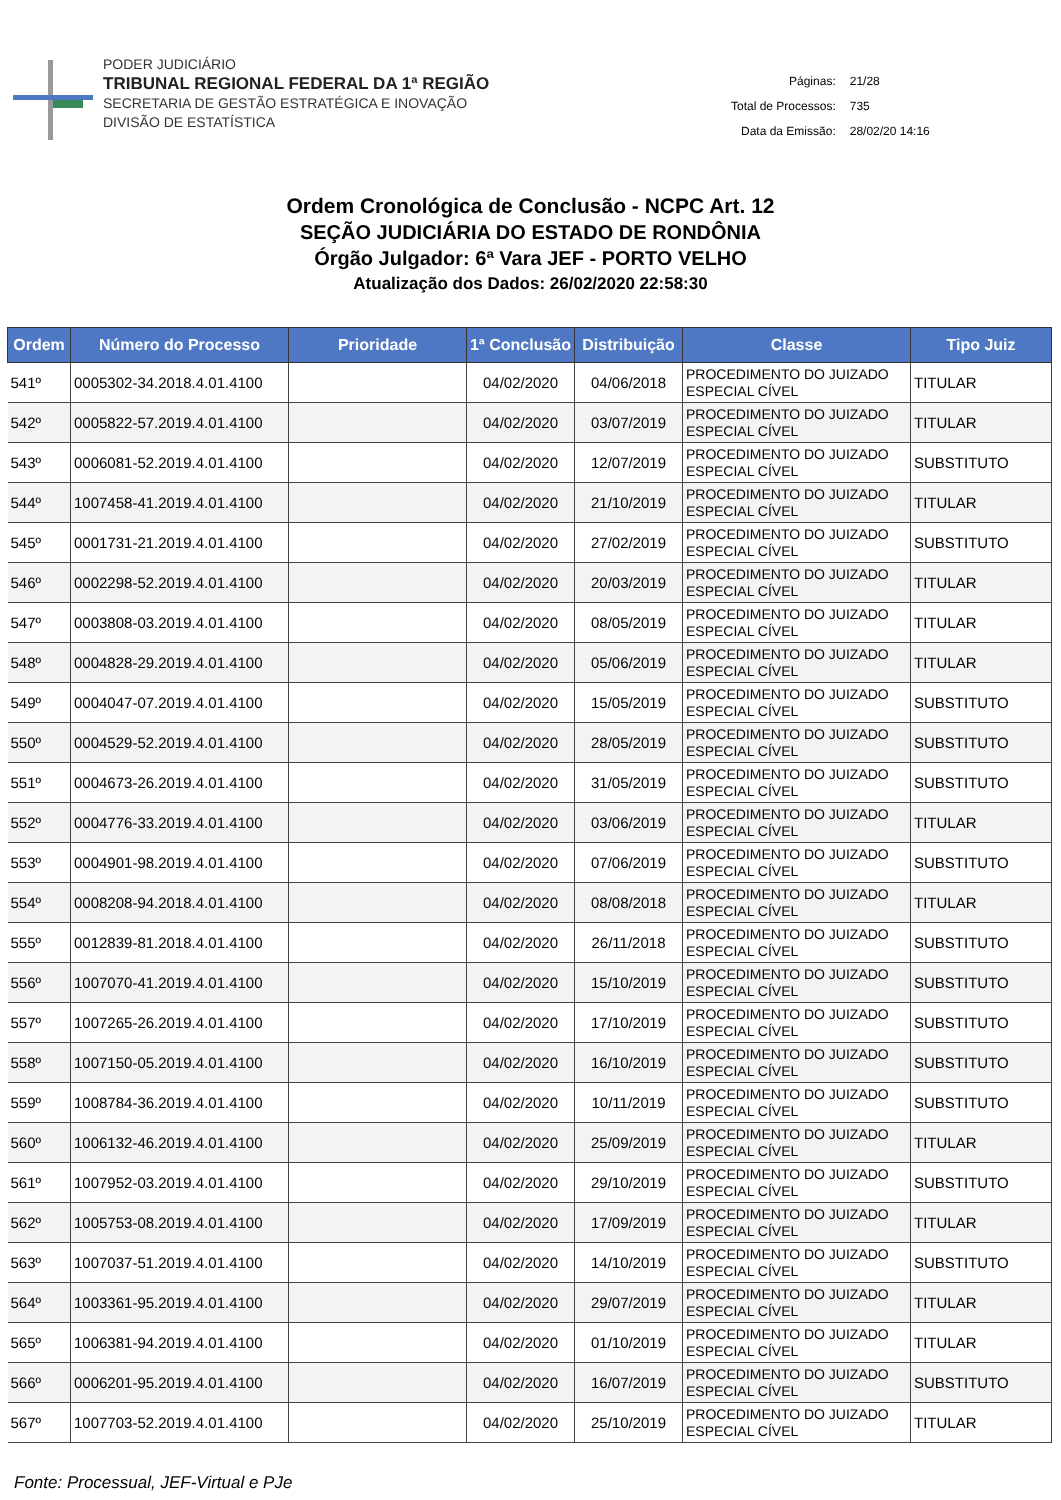PODER JUDICIÁRIO
TRIBUNAL REGIONAL FEDERAL DA 1ª REGIÃO
SECRETARIA DE GESTÃO ESTRATÉGICA E INOVAÇÃO
DIVISÃO DE ESTATÍSTICA
| Páginas: | 21/28 |
| Total de Processos: | 735 |
| Data da Emissão: | 28/02/20 14:16 |
Ordem Cronológica de Conclusão - NCPC Art. 12
SEÇÃO JUDICIÁRIA DO ESTADO DE RONDÔNIA
Órgão Julgador: 6ª Vara JEF - PORTO VELHO
Atualização dos Dados: 26/02/2020 22:58:30
| Ordem | Número do Processo | Prioridade | 1ª Conclusão | Distribuição | Classe | Tipo Juiz |
| --- | --- | --- | --- | --- | --- | --- |
| 541º | 0005302-34.2018.4.01.4100 | | 04/02/2020 | 04/06/2018 | PROCEDIMENTO DO JUIZADO ESPECIAL CÍVEL | TITULAR |
| 542º | 0005822-57.2019.4.01.4100 | | 04/02/2020 | 03/07/2019 | PROCEDIMENTO DO JUIZADO ESPECIAL CÍVEL | TITULAR |
| 543º | 0006081-52.2019.4.01.4100 | | 04/02/2020 | 12/07/2019 | PROCEDIMENTO DO JUIZADO ESPECIAL CÍVEL | SUBSTITUTO |
| 544º | 1007458-41.2019.4.01.4100 | | 04/02/2020 | 21/10/2019 | PROCEDIMENTO DO JUIZADO ESPECIAL CÍVEL | TITULAR |
| 545º | 0001731-21.2019.4.01.4100 | | 04/02/2020 | 27/02/2019 | PROCEDIMENTO DO JUIZADO ESPECIAL CÍVEL | SUBSTITUTO |
| 546º | 0002298-52.2019.4.01.4100 | | 04/02/2020 | 20/03/2019 | PROCEDIMENTO DO JUIZADO ESPECIAL CÍVEL | TITULAR |
| 547º | 0003808-03.2019.4.01.4100 | | 04/02/2020 | 08/05/2019 | PROCEDIMENTO DO JUIZADO ESPECIAL CÍVEL | TITULAR |
| 548º | 0004828-29.2019.4.01.4100 | | 04/02/2020 | 05/06/2019 | PROCEDIMENTO DO JUIZADO ESPECIAL CÍVEL | TITULAR |
| 549º | 0004047-07.2019.4.01.4100 | | 04/02/2020 | 15/05/2019 | PROCEDIMENTO DO JUIZADO ESPECIAL CÍVEL | SUBSTITUTO |
| 550º | 0004529-52.2019.4.01.4100 | | 04/02/2020 | 28/05/2019 | PROCEDIMENTO DO JUIZADO ESPECIAL CÍVEL | SUBSTITUTO |
| 551º | 0004673-26.2019.4.01.4100 | | 04/02/2020 | 31/05/2019 | PROCEDIMENTO DO JUIZADO ESPECIAL CÍVEL | SUBSTITUTO |
| 552º | 0004776-33.2019.4.01.4100 | | 04/02/2020 | 03/06/2019 | PROCEDIMENTO DO JUIZADO ESPECIAL CÍVEL | TITULAR |
| 553º | 0004901-98.2019.4.01.4100 | | 04/02/2020 | 07/06/2019 | PROCEDIMENTO DO JUIZADO ESPECIAL CÍVEL | SUBSTITUTO |
| 554º | 0008208-94.2018.4.01.4100 | | 04/02/2020 | 08/08/2018 | PROCEDIMENTO DO JUIZADO ESPECIAL CÍVEL | TITULAR |
| 555º | 0012839-81.2018.4.01.4100 | | 04/02/2020 | 26/11/2018 | PROCEDIMENTO DO JUIZADO ESPECIAL CÍVEL | SUBSTITUTO |
| 556º | 1007070-41.2019.4.01.4100 | | 04/02/2020 | 15/10/2019 | PROCEDIMENTO DO JUIZADO ESPECIAL CÍVEL | SUBSTITUTO |
| 557º | 1007265-26.2019.4.01.4100 | | 04/02/2020 | 17/10/2019 | PROCEDIMENTO DO JUIZADO ESPECIAL CÍVEL | SUBSTITUTO |
| 558º | 1007150-05.2019.4.01.4100 | | 04/02/2020 | 16/10/2019 | PROCEDIMENTO DO JUIZADO ESPECIAL CÍVEL | SUBSTITUTO |
| 559º | 1008784-36.2019.4.01.4100 | | 04/02/2020 | 10/11/2019 | PROCEDIMENTO DO JUIZADO ESPECIAL CÍVEL | SUBSTITUTO |
| 560º | 1006132-46.2019.4.01.4100 | | 04/02/2020 | 25/09/2019 | PROCEDIMENTO DO JUIZADO ESPECIAL CÍVEL | TITULAR |
| 561º | 1007952-03.2019.4.01.4100 | | 04/02/2020 | 29/10/2019 | PROCEDIMENTO DO JUIZADO ESPECIAL CÍVEL | SUBSTITUTO |
| 562º | 1005753-08.2019.4.01.4100 | | 04/02/2020 | 17/09/2019 | PROCEDIMENTO DO JUIZADO ESPECIAL CÍVEL | TITULAR |
| 563º | 1007037-51.2019.4.01.4100 | | 04/02/2020 | 14/10/2019 | PROCEDIMENTO DO JUIZADO ESPECIAL CÍVEL | SUBSTITUTO |
| 564º | 1003361-95.2019.4.01.4100 | | 04/02/2020 | 29/07/2019 | PROCEDIMENTO DO JUIZADO ESPECIAL CÍVEL | TITULAR |
| 565º | 1006381-94.2019.4.01.4100 | | 04/02/2020 | 01/10/2019 | PROCEDIMENTO DO JUIZADO ESPECIAL CÍVEL | TITULAR |
| 566º | 0006201-95.2019.4.01.4100 | | 04/02/2020 | 16/07/2019 | PROCEDIMENTO DO JUIZADO ESPECIAL CÍVEL | SUBSTITUTO |
| 567º | 1007703-52.2019.4.01.4100 | | 04/02/2020 | 25/10/2019 | PROCEDIMENTO DO JUIZADO ESPECIAL CÍVEL | TITULAR |
Fonte: Processual, JEF-Virtual e PJe